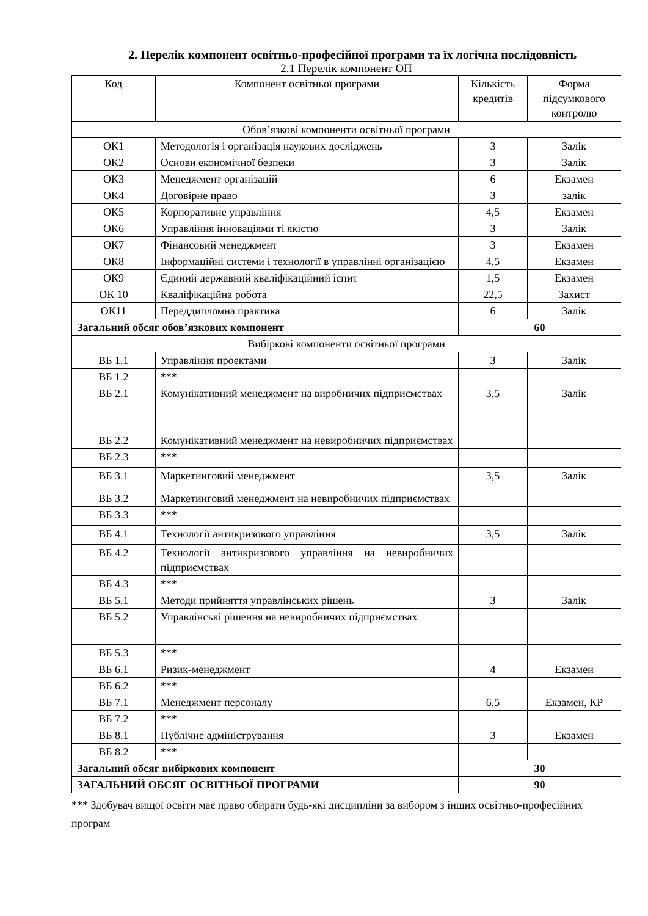2. Перелік компонент освітньо-професійної програми та їх логічна послідовність
2.1 Перелік компонент ОП
| Код | Компонент освітньої програми | Кількість кредитів | Форма підсумкового контролю |
| --- | --- | --- | --- |
| Обов’язкові компоненти освітньої програми | | | |
| ОК1 | Методологія і організація наукових досліджень | 3 | Залік |
| ОК2 | Основи економічної безпеки | 3 | Залік |
| ОК3 | Менеджмент організацій | 6 | Екзамен |
| ОК4 | Договірне право | 3 | залік |
| ОК5 | Корпоративне управління | 4,5 | Екзамен |
| ОК6 | Управління інноваціями ті якістю | 3 | Залік |
| ОК7 | Фінансовий менеджмент | 3 | Екзамен |
| ОК8 | Інформаційні системи і технології в управлінні організацією | 4,5 | Екзамен |
| ОК9 | Єдиний державний кваліфікаційний іспит | 1,5 | Екзамен |
| ОК 10 | Кваліфікаційна робота | 22,5 | Захист |
| ОК11 | Переддипломна практика | 6 | Залік |
| Загальний обсяг обов’язкових компонент | | 60 | |
| Вибіркові компоненти освітньої програми | | | |
| ВБ 1.1 | Управління проектами | 3 | Залік |
| ВБ 1.2 | *** | | |
| ВБ 2.1 | Комунікативний менеджмент на виробничих підприємствах | 3,5 | Залік |
| ВБ 2.2 | Комунікативний менеджмент на невиробничих підприємствах | | |
| ВБ 2.3 | *** | | |
| ВБ 3.1 | Маркетинговий менеджмент | 3,5 | Залік |
| ВБ 3.2 | Маркетинговий менеджмент на невиробничих підприємствах | | |
| ВБ 3.3 | *** | | |
| ВБ 4.1 | Технології антикризового управління | 3,5 | Залік |
| ВБ 4.2 | Технології антикризового управління на невиробничих підприємствах | | |
| ВБ 4.3 | *** | | |
| ВБ 5.1 | Методи прийняття управлінських рішень | 3 | Залік |
| ВБ 5.2 | Управлінські рішення на невиробничих підприємствах | | |
| ВБ 5.3 | *** | | |
| ВБ 6.1 | Ризик-менеджмент | 4 | Екзамен |
| ВБ 6.2 | *** | | |
| ВБ 7.1 | Менеджмент персоналу | 6,5 | Екзамен, КР |
| ВБ 7.2 | *** | | |
| ВБ 8.1 | Публічне адміністрування | 3 | Екзамен |
| ВБ 8.2 | *** | | |
| Загальний обсяг вибіркових компонент | | 30 | |
| ЗАГАЛЬНИЙ ОБСЯГ ОСВІТНЬОЇ ПРОГРАМИ | | 90 | |
*** Здобувач вищої освіти має право обирати будь-які дисципліни за вибором з інших освітньо-професійних програм